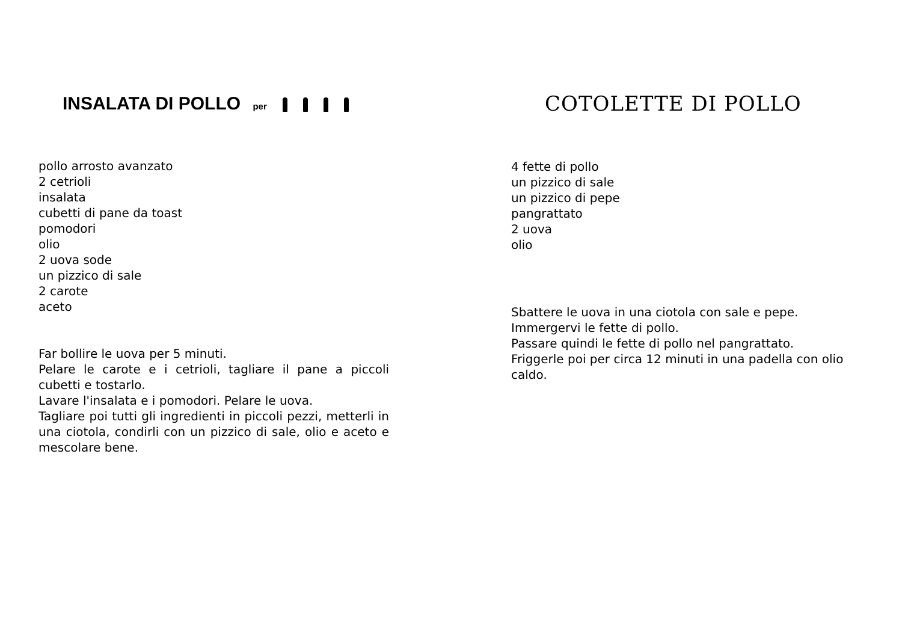INSALATA DI POLLO per
pollo arrosto avanzato
2 cetrioli
insalata
cubetti di pane da toast
pomodori
olio
2 uova sode
un pizzico di sale
2 carote
aceto
Far bollire le uova per 5 minuti.
Pelare le carote e i cetrioli, tagliare il pane a piccoli cubetti e tostarlo.
Lavare l'insalata e i pomodori. Pelare le uova.
Tagliare poi tutti gli ingredienti in piccoli pezzi, metterli in una ciotola, condirli con un pizzico di sale, olio e aceto e mescolare bene.
COTOLETTE DI POLLO
4 fette di pollo
un pizzico di sale
un pizzico di pepe
pangrattato
2 uova
olio
Sbattere le uova in una ciotola con sale e pepe.
Immergervi le fette di pollo.
Passare quindi le fette di pollo nel pangrattato.
Friggerle poi per circa 12 minuti in una padella con olio caldo.